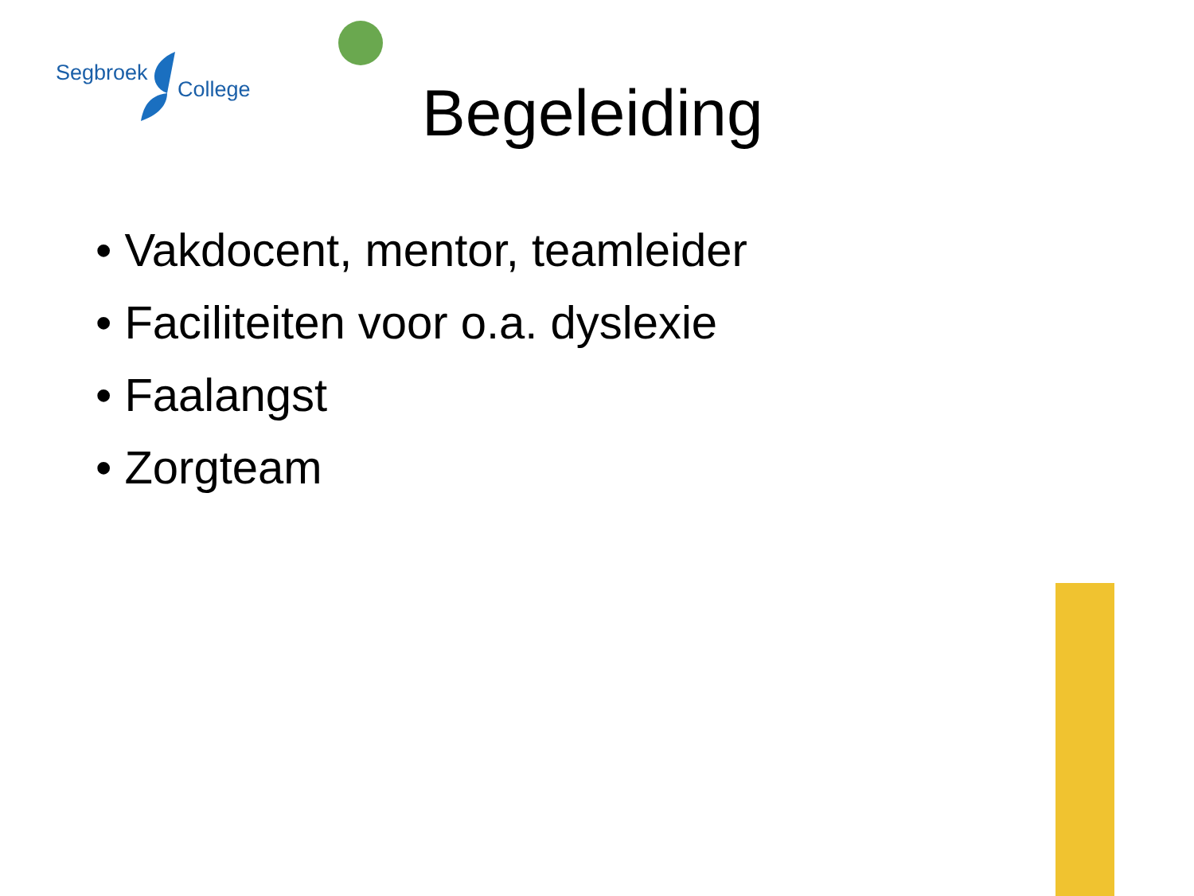Segbroek
College
Begeleiding
• Vakdocent, mentor, teamleider
• Faciliteiten voor o.a. dyslexie
• Faalangst
• Zorgteam